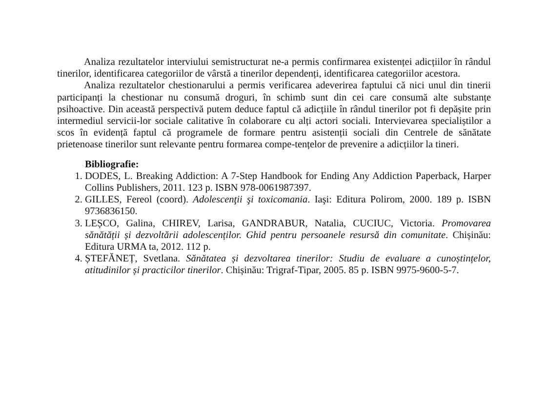Analiza rezultatelor interviului semistructurat ne-a permis confirmarea existenței adicțiilor în rândul tinerilor, identificarea categoriilor de vârstă a tinerilor dependenți, identificarea categoriilor acestora.
Analiza rezultatelor chestionarului a permis verificarea adeverirea faptului că nici unul din tinerii participanți la chestionar nu consumă droguri, în schimb sunt din cei care consumă alte substanțe psihoactive. Din această perspectivă putem deduce faptul că adicțiile în rândul tinerilor pot fi depășite prin intermediul servicii-lor sociale calitative în colaborare cu alți actori sociali. Intervievarea specialiștilor a scos în evidență faptul că programele de formare pentru asistenții sociali din Centrele de sănătate prietenoase tinerilor sunt relevante pentru formarea compe-tențelor de prevenire a adicțiilor la tineri.
Bibliografie:
1. DODES, L. Breaking Addiction: A 7-Step Handbook for Ending Any Addiction Paperback, Harper Collins Publishers, 2011. 123 p. ISBN 978-0061987397.
2. GILLES, Fereol (coord). Adolescenţii şi toxicomania. Iaşi: Editura Polirom, 2000. 189 p. ISBN 9736836150.
3. LEȘCO, Galina, CHIREV, Larisa, GANDRABUR, Natalia, CUCIUC, Victoria. Promovarea sănătății și dezvoltării adolescenților. Ghid pentru persoanele resursă din comunitate. Chișinău: Editura URMA ta, 2012. 112 p.
4. ȘTEFĂNEȚ, Svetlana. Sănătatea și dezvoltarea tinerilor: Studiu de evaluare a cunoștințelor, atitudinilor și practicilor tinerilor. Chișinău: Trigraf-Tipar, 2005. 85 p. ISBN 9975-9600-5-7.